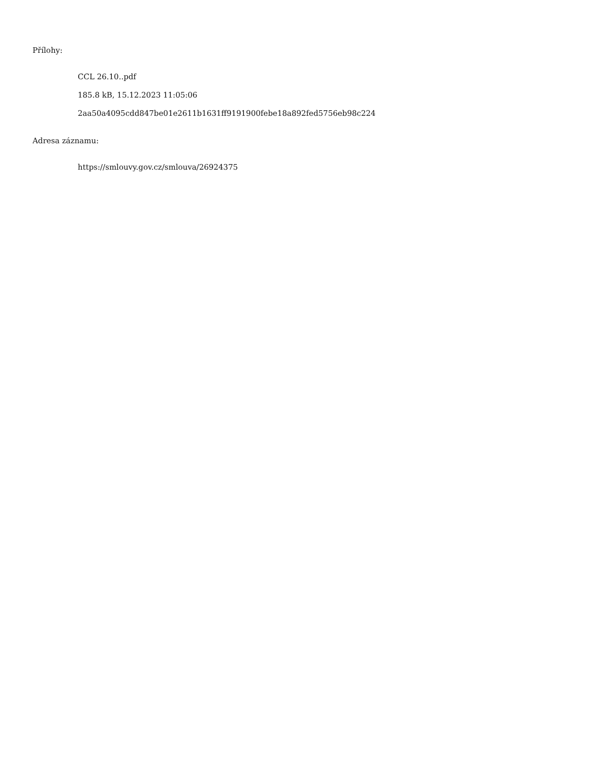Přílohy:
CCL 26.10..pdf
185.8 kB, 15.12.2023 11:05:06
2aa50a4095cdd847be01e2611b1631ff9191900febe18a892fed5756eb98c224
Adresa záznamu:
https://smlouvy.gov.cz/smlouva/26924375